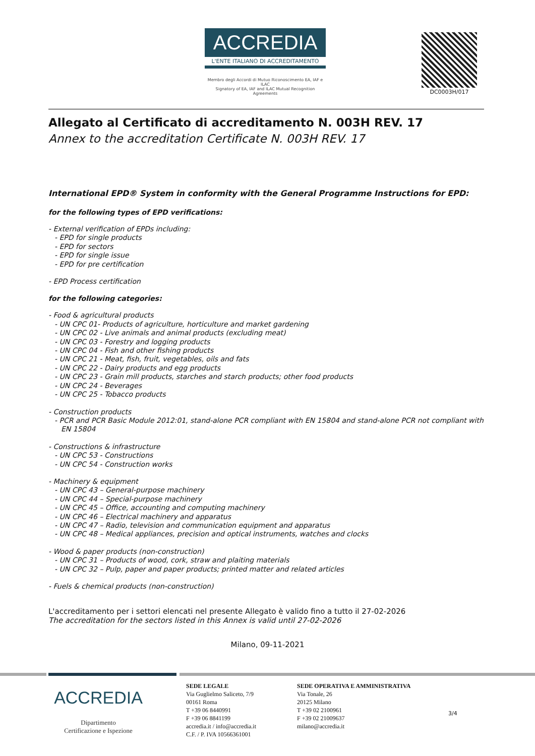ACCREDIA
L'ENTE ITALIANO DI ACCREDITAMENTO
Membro degli Accordi di Mutuo Riconoscimento EA, IAF e ILAC
Signatory of EA, IAF and ILAC Mutual Recognition Agreements
DC0003H/017
Allegato al Certificato di accreditamento N. 003H REV. 17
Annex to the accreditation Certificate N. 003H REV. 17
International EPD® System in conformity with the General Programme Instructions for EPD:
for the following types of EPD verifications:
- External verification of EPDs including:
- EPD for single products
- EPD for sectors
- EPD for single issue
- EPD for pre certification
- EPD Process certification
for the following categories:
- Food & agricultural products
- UN CPC 01- Products of agriculture, horticulture and market gardening
- UN CPC 02 - Live animals and animal products (excluding meat)
- UN CPC 03 - Forestry and logging products
- UN CPC 04 - Fish and other fishing products
- UN CPC 21 - Meat, fish, fruit, vegetables, oils and fats
- UN CPC 22 - Dairy products and egg products
- UN CPC 23 - Grain mill products, starches and starch products; other food products
- UN CPC 24 - Beverages
- UN CPC 25 - Tobacco products
- Construction products
- PCR and PCR Basic Module 2012:01, stand-alone PCR compliant with EN 15804 and stand-alone PCR not compliant with EN 15804
- Constructions & infrastructure
- UN CPC 53 - Constructions
- UN CPC 54 - Construction works
- Machinery & equipment
- UN CPC 43 – General-purpose machinery
- UN CPC 44 – Special-purpose machinery
- UN CPC 45 – Office, accounting and computing machinery
- UN CPC 46 – Electrical machinery and apparatus
- UN CPC 47 – Radio, television and communication equipment and apparatus
- UN CPC 48 – Medical appliances, precision and optical instruments, watches and clocks
- Wood & paper products (non-construction)
- UN CPC 31 – Products of wood, cork, straw and plaiting materials
- UN CPC 32 – Pulp, paper and paper products; printed matter and related articles
- Fuels & chemical products (non-construction)
L'accreditamento per i settori elencati nel presente Allegato è valido fino a tutto il 27-02-2026
The accreditation for the sectors listed in this Annex is valid until 27-02-2026
Milano, 09-11-2021
ACCREDIA
Dipartimento
Certificazione e Ispezione
SEDE LEGALE
Via Guglielmo Saliceto, 7/9
00161 Roma
T +39 06 8440991
F +39 06 8841199
accredia.it / info@accredia.it
C.F. / P. IVA 10566361001
SEDE OPERATIVA E AMMINISTRATIVA
Via Tonale, 26
20125 Milano
T +39 02 2100961
F +39 02 21009637
milano@accredia.it
3/4